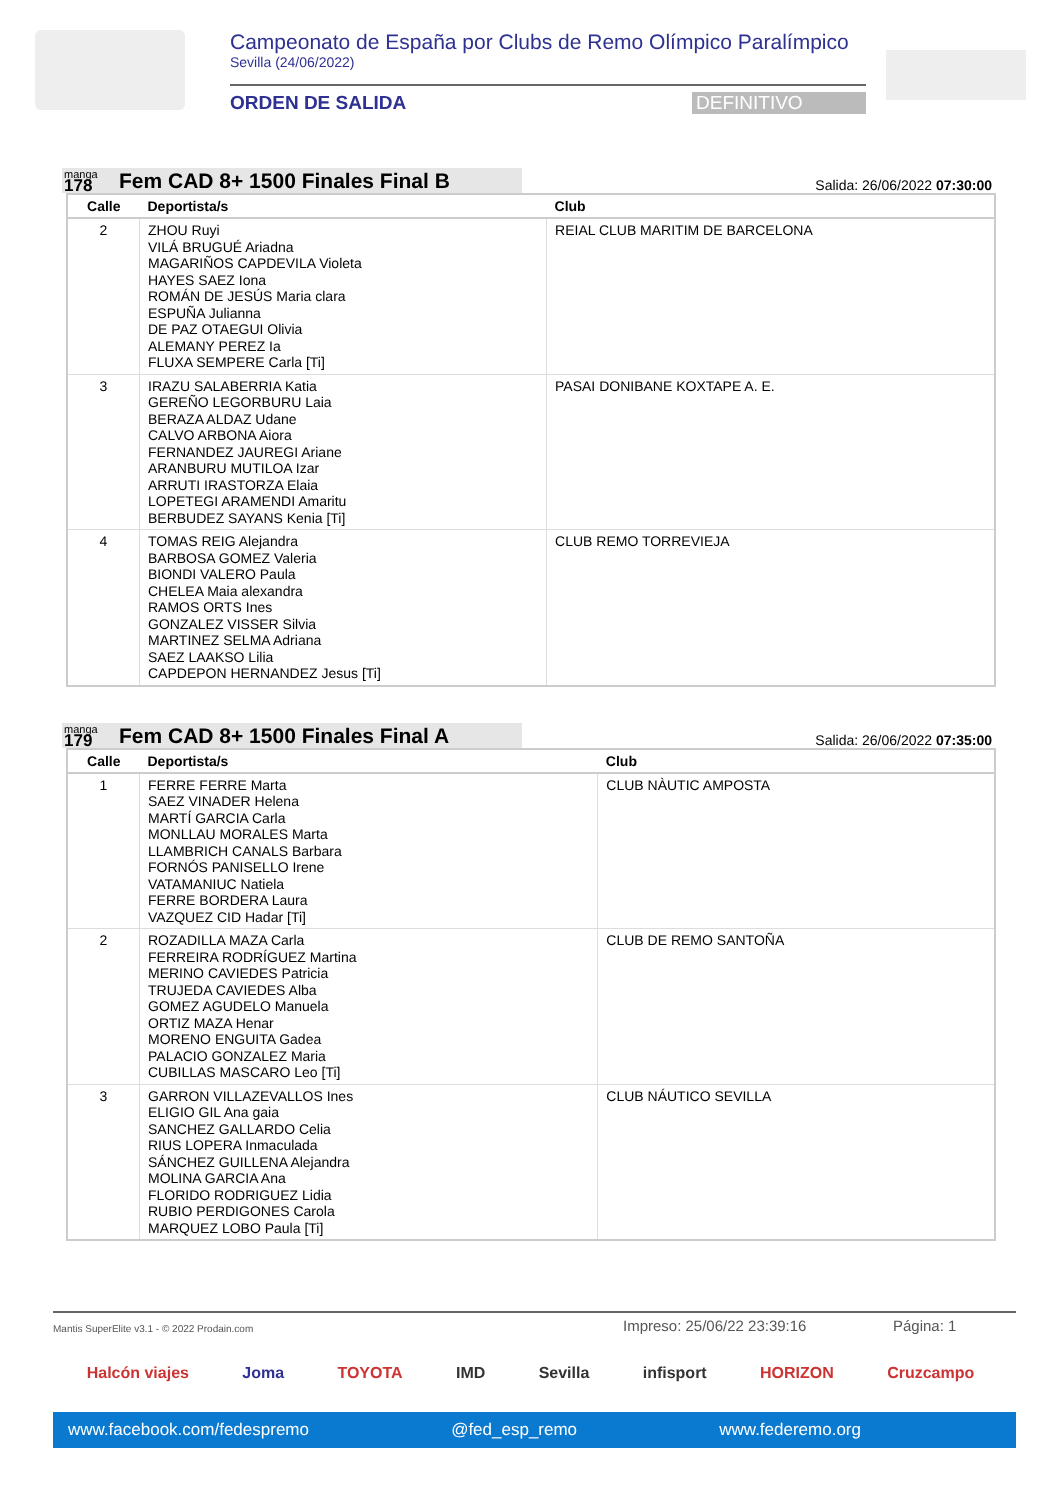Campeonato de España por Clubs de Remo Olímpico Paralímpico
Sevilla (24/06/2022)
ORDEN DE SALIDA DEFINITIVO
manga
178
Fem CAD 8+ 1500 Finales Final B
Salida: 26/06/2022 07:30:00
| Calle | Deportista/s | Club |
| --- | --- | --- |
| 2 | ZHOU Ruyi VILÁ BRUGUÉ Ariadna MAGARIÑOS CAPDEVILA Violeta HAYES SAEZ Iona ROMÁN DE JESÚS Maria clara ESPUÑA Julianna DE PAZ OTAEGUI Olivia ALEMANY PEREZ Ia FLUXA SEMPERE Carla [Ti] | REIAL CLUB MARITIM DE BARCELONA |
| 3 | IRAZU SALABERRIA Katia GEREÑO LEGORBURU Laia BERAZA ALDAZ Udane CALVO ARBONA Aiora FERNANDEZ JAUREGI Ariane ARANBURU MUTILOA Izar ARRUTI IRASTORZA Elaia LOPETEGI ARAMENDI Amaritu BERBUDEZ SAYANS Kenia [Ti] | PASAI DONIBANE KOXTAPE A. E. |
| 4 | TOMAS REIG Alejandra BARBOSA GOMEZ Valeria BIONDI VALERO Paula CHELEA Maia alexandra RAMOS ORTS Ines GONZALEZ VISSER Silvia MARTINEZ SELMA Adriana SAEZ LAAKSO Lilia CAPDEPON HERNANDEZ Jesus [Ti] | CLUB REMO TORREVIEJA |
manga
179
Fem CAD 8+ 1500 Finales Final A
Salida: 26/06/2022 07:35:00
| Calle | Deportista/s | Club |
| --- | --- | --- |
| 1 | FERRE FERRE Marta SAEZ VINADER Helena MARTÍ GARCIA Carla MONLLAU MORALES Marta LLAMBRICH CANALS Barbara FORNÓS PANISELLO Irene VATAMANIUC Natiela FERRE BORDERA Laura VAZQUEZ CID Hadar [Ti] | CLUB NÀUTIC AMPOSTA |
| 2 | ROZADILLA MAZA Carla FERREIRA RODRÍGUEZ Martina MERINO CAVIEDES Patricia TRUJEDA CAVIEDES Alba GOMEZ AGUDELO Manuela ORTIZ MAZA Henar MORENO ENGUITA Gadea PALACIO GONZALEZ Maria CUBILLAS MASCARO Leo [Ti] | CLUB DE REMO SANTOÑA |
| 3 | GARRON VILLAZEVALLOS Ines ELIGIO GIL Ana gaia SANCHEZ GALLARDO Celia RIUS LOPERA Inmaculada SÁNCHEZ GUILLENA Alejandra MOLINA GARCIA Ana FLORIDO RODRIGUEZ Lidia RUBIO PERDIGONES Carola MARQUEZ LOBO Paula [Ti] | CLUB NÁUTICO SEVILLA |
Mantis SuperElite v3.1 - © 2022 Prodain.com Impreso: 25/06/22 23:39:16 Página: 1
Halcón viajes Joma TOYOTA IMD Sevilla infisport HORIZON Cruzcampo
www.facebook.com/fedespremo @fed_esp_remo www.federemo.org